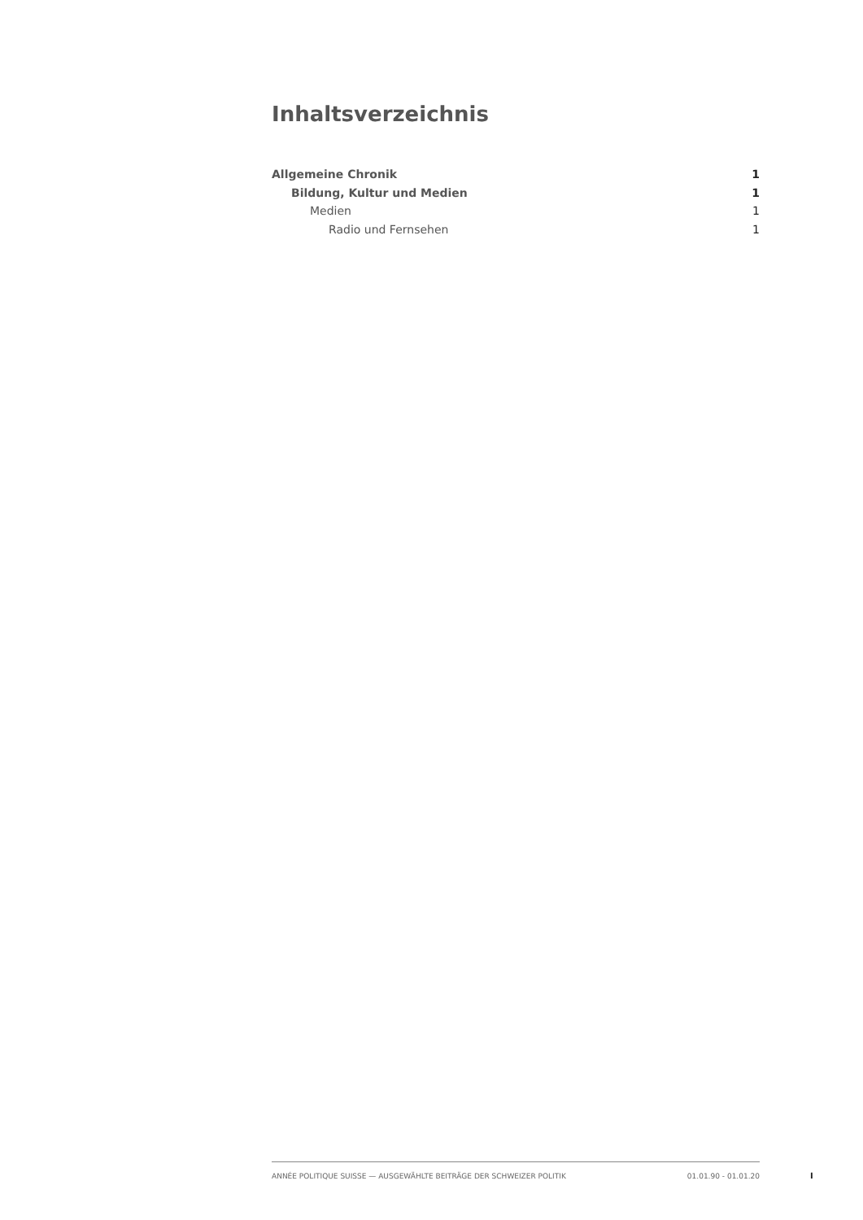Inhaltsverzeichnis
Allgemeine Chronik 1
Bildung, Kultur und Medien 1
Medien 1
Radio und Fernsehen 1
ANNÉE POLITIQUE SUISSE — AUSGEWÄHLTE BEITRÄGE DER SCHWEIZER POLITIK 01.01.90 - 01.01.20
I